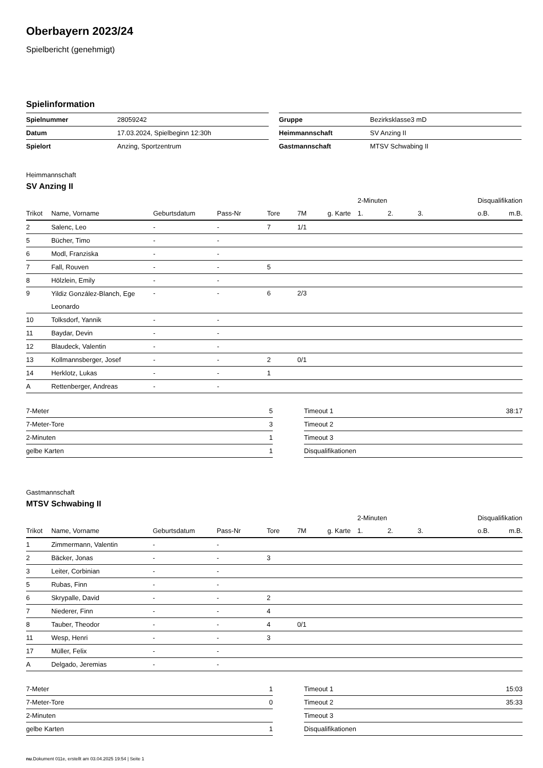Oberbayern 2023/24
Spielbericht (genehmigt)
Spielinformation
| Spielnummer | 28059242 |
| Datum | 17.03.2024, Spielbeginn 12:30h |
| Spielort | Anzing, Sportzentrum |
| Gruppe | Bezirksklasse3 mD |
| Heimmannschaft | SV Anzing II |
| Gastmannschaft | MTSV Schwabing II |
Heimmannschaft
SV Anzing II
| | | | | | | | 2-Minuten | | | Disqualifikation | |
| --- | --- | --- | --- | --- | --- | --- | --- | --- | --- | --- | --- |
| Trikot | Name, Vorname | Geburtsdatum | Pass-Nr | Tore | 7M | g. Karte | 1. | 2. | 3. | o.B. | m.B. |
| 2 | Salenc, Leo | - | - | 7 | 1/1 | | | | | | |
| 5 | Bücher, Timo | - | - | | | | | | | | |
| 6 | Modl, Franziska | - | - | | | | | | | | |
| 7 | Fall, Rouven | - | - | 5 | | | | | | | |
| 8 | Hölzlein, Emily | - | - | | | | | | | | |
| 9 | Yildiz González-Blanch, Ege Leonardo | - | - | 6 | 2/3 | | | | | | |
| 10 | Tolksdorf, Yannik | - | - | | | | | | | | |
| 11 | Baydar, Devin | - | - | | | | | | | | |
| 12 | Blaudeck, Valentin | - | - | | | | | | | | |
| 13 | Kollmannsberger, Josef | - | - | 2 | 0/1 | | | | | | |
| 14 | Herklotz, Lukas | - | - | 1 | | | | | | | |
| A | Rettenberger, Andreas | - | - | | | | | | | | |
| 7-Meter | 5 |
| 7-Meter-Tore | 3 |
| 2-Minuten | 1 |
| gelbe Karten | 1 |
| Timeout 1 | 38:17 |
| Timeout 2 | |
| Timeout 3 | |
| Disqualifikationen | |
Gastmannschaft
MTSV Schwabing II
| | | | | | | | 2-Minuten | | | Disqualifikation | |
| --- | --- | --- | --- | --- | --- | --- | --- | --- | --- | --- | --- |
| Trikot | Name, Vorname | Geburtsdatum | Pass-Nr | Tore | 7M | g. Karte | 1. | 2. | 3. | o.B. | m.B. |
| 1 | Zimmermann, Valentin | - | - | | | | | | | | |
| 2 | Bäcker, Jonas | - | - | 3 | | | | | | | |
| 3 | Leiter, Corbinian | - | - | | | | | | | | |
| 5 | Rubas, Finn | - | - | | | | | | | | |
| 6 | Skrypalle, David | - | - | 2 | | | | | | | |
| 7 | Niederer, Finn | - | - | 4 | | | | | | | |
| 8 | Tauber, Theodor | - | - | 4 | 0/1 | | | | | | |
| 11 | Wesp, Henri | - | - | 3 | | | | | | | |
| 17 | Müller, Felix | - | - | | | | | | | | |
| A | Delgado, Jeremias | - | - | | | | | | | | |
| 7-Meter | 1 |
| 7-Meter-Tore | 0 |
| 2-Minuten | |
| gelbe Karten | 1 |
| Timeout 1 | 15:03 |
| Timeout 2 | 35:33 |
| Timeout 3 | |
| Disqualifikationen | |
nu.Dokument 011e, erstellt am 03.04.2025 19:54 | Seite 1